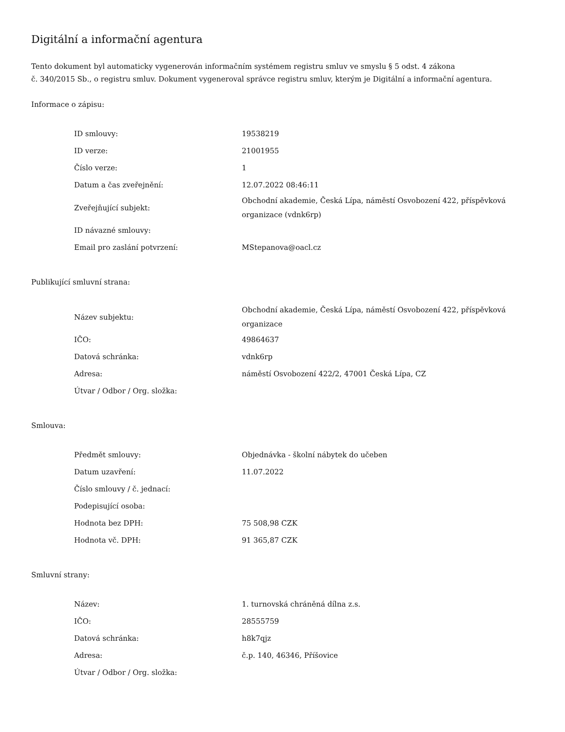Digitální a informační agentura
Tento dokument byl automaticky vygenerován informačním systémem registru smluv ve smyslu § 5 odst. 4 zákona
č. 340/2015 Sb., o registru smluv. Dokument vygeneroval správce registru smluv, kterým je Digitální a informační agentura.
Informace o zápisu:
| ID smlouvy: | 19538219 |
| ID verze: | 21001955 |
| Číslo verze: | 1 |
| Datum a čas zveřejnění: | 12.07.2022 08:46:11 |
| Zveřejňující subjekt: | Obchodní akademie, Česká Lípa, náměstí Osvobození 422, příspěvková organizace (vdnk6rp) |
| ID návazné smlouvy: | |
| Email pro zaslání potvrzení: | MStepanova@oacl.cz |
Publikující smluvní strana:
| Název subjektu: | Obchodní akademie, Česká Lípa, náměstí Osvobození 422, příspěvková organizace |
| IČO: | 49864637 |
| Datová schránka: | vdnk6rp |
| Adresa: | náměstí Osvobození 422/2, 47001 Česká Lípa, CZ |
| Útvar / Odbor / Org. složka: | |
Smlouva:
| Předmět smlouvy: | Objednávka - školní nábytek do učeben |
| Datum uzavření: | 11.07.2022 |
| Číslo smlouvy / č. jednací: | |
| Podepisující osoba: | |
| Hodnota bez DPH: | 75 508,98 CZK |
| Hodnota vč. DPH: | 91 365,87 CZK |
Smluvní strany:
| Název: | 1. turnovská chráněná dílna z.s. |
| IČO: | 28555759 |
| Datová schránka: | h8k7qjz |
| Adresa: | č.p. 140, 46346, Příšovice |
| Útvar / Odbor / Org. složka: | |